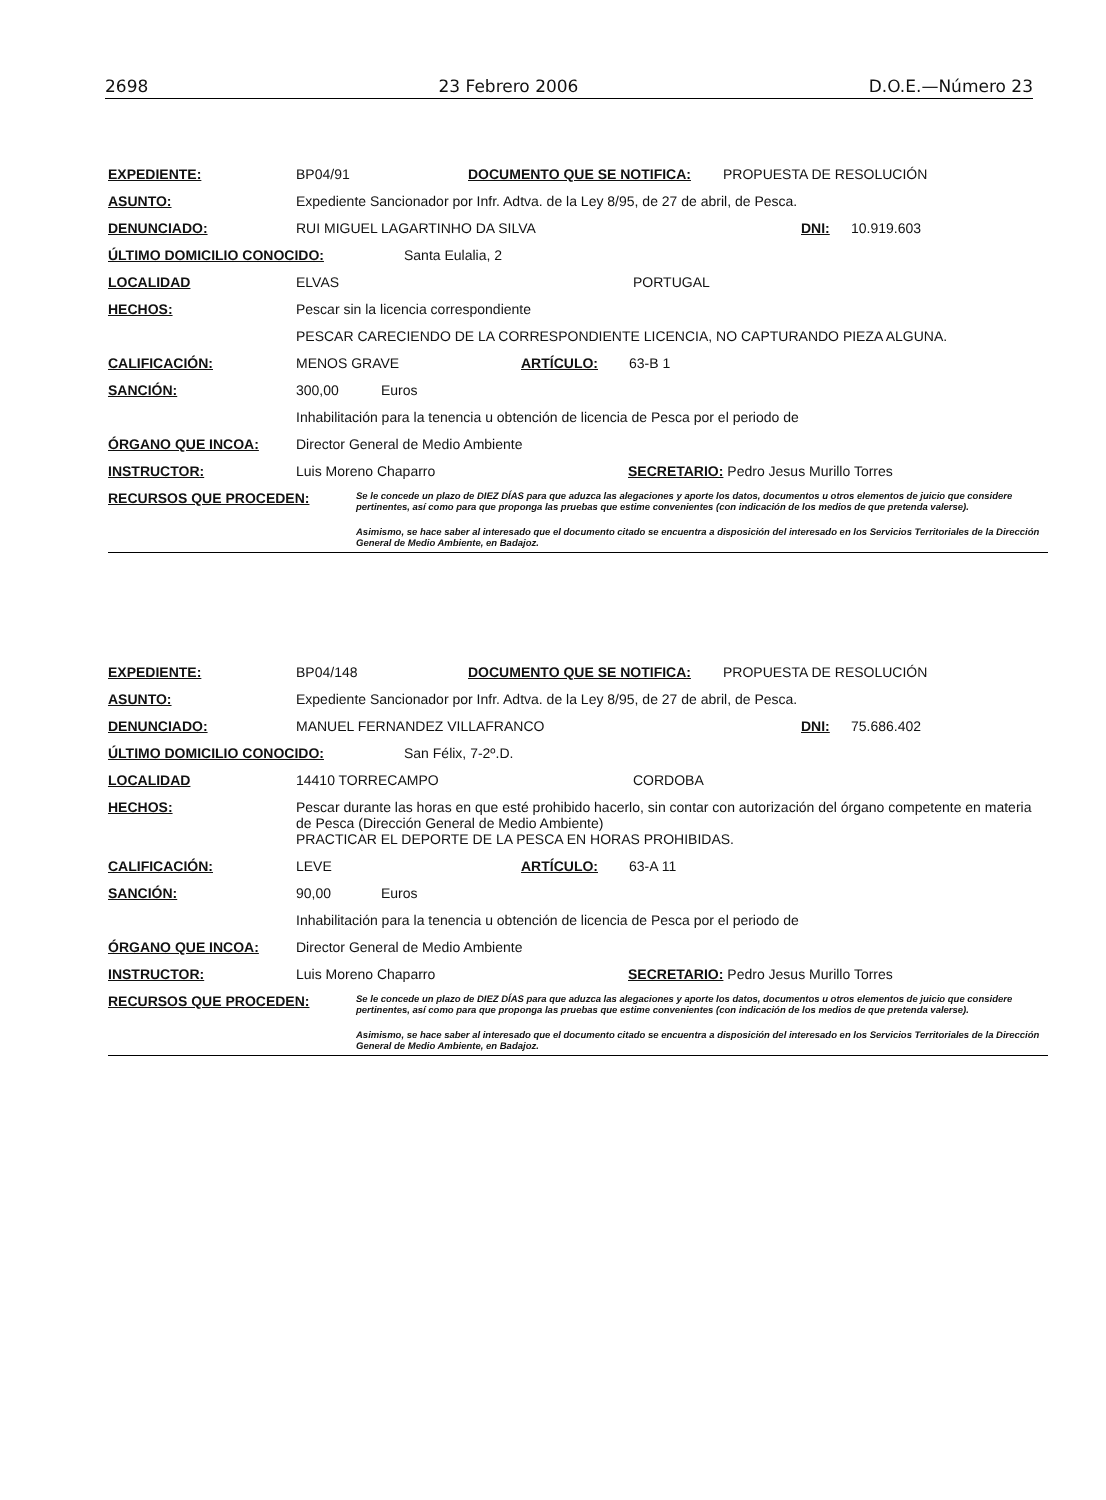2698 23 Febrero 2006 D.O.E.—Número 23
EXPEDIENTE: BP04/91 DOCUMENTO QUE SE NOTIFICA: PROPUESTA DE RESOLUCIÓN
ASUNTO: Expediente Sancionador por Infr. Adtva. de la Ley 8/95, de 27 de abril, de Pesca.
DENUNCIADO: RUI MIGUEL LAGARTINHO DA SILVA DNI: 10.919.603
ÚLTIMO DOMICILIO CONOCIDO: Santa Eulalia, 2
LOCALIDAD ELVAS PORTUGAL
HECHOS: Pescar sin la licencia correspondiente
PESCAR CARECIENDO DE LA CORRESPONDIENTE LICENCIA, NO CAPTURANDO PIEZA ALGUNA.
CALIFICACIÓN: MENOS GRAVE ARTÍCULO: 63-B 1
SANCIÓN: 300,00 Euros
Inhabilitación para la tenencia u obtención de licencia de Pesca por el periodo de
ÓRGANO QUE INCOA: Director General de Medio Ambiente
INSTRUCTOR: Luis Moreno Chaparro SECRETARIO: Pedro Jesus Murillo Torres
RECURSOS QUE PROCEDEN:
Se le concede un plazo de DIEZ DÍAS para que aduzca las alegaciones y aporte los datos, documentos u otros elementos de juicio que considere pertinentes, así como para que proponga las pruebas que estime convenientes (con indicación de los medios de que pretenda valerse).
Asimismo, se hace saber al interesado que el documento citado se encuentra a disposición del interesado en los Servicios Territoriales de la Dirección General de Medio Ambiente, en Badajoz.
EXPEDIENTE: BP04/148 DOCUMENTO QUE SE NOTIFICA: PROPUESTA DE RESOLUCIÓN
ASUNTO: Expediente Sancionador por Infr. Adtva. de la Ley 8/95, de 27 de abril, de Pesca.
DENUNCIADO: MANUEL FERNANDEZ VILLAFRANCO DNI: 75.686.402
ÚLTIMO DOMICILIO CONOCIDO: San Félix, 7-2º.D.
LOCALIDAD 14410 TORRECAMPO CORDOBA
HECHOS: Pescar durante las horas en que esté prohibido hacerlo, sin contar con autorización del órgano competente en materia de Pesca (Dirección General de Medio Ambiente)
PRACTICAR EL DEPORTE DE LA PESCA EN HORAS PROHIBIDAS.
CALIFICACIÓN: LEVE ARTÍCULO: 63-A 11
SANCIÓN: 90,00 Euros
Inhabilitación para la tenencia u obtención de licencia de Pesca por el periodo de
ÓRGANO QUE INCOA: Director General de Medio Ambiente
INSTRUCTOR: Luis Moreno Chaparro SECRETARIO: Pedro Jesus Murillo Torres
RECURSOS QUE PROCEDEN:
Se le concede un plazo de DIEZ DÍAS para que aduzca las alegaciones y aporte los datos, documentos u otros elementos de juicio que considere pertinentes, así como para que proponga las pruebas que estime convenientes (con indicación de los medios de que pretenda valerse).
Asimismo, se hace saber al interesado que el documento citado se encuentra a disposición del interesado en los Servicios Territoriales de la Dirección General de Medio Ambiente, en Badajoz.